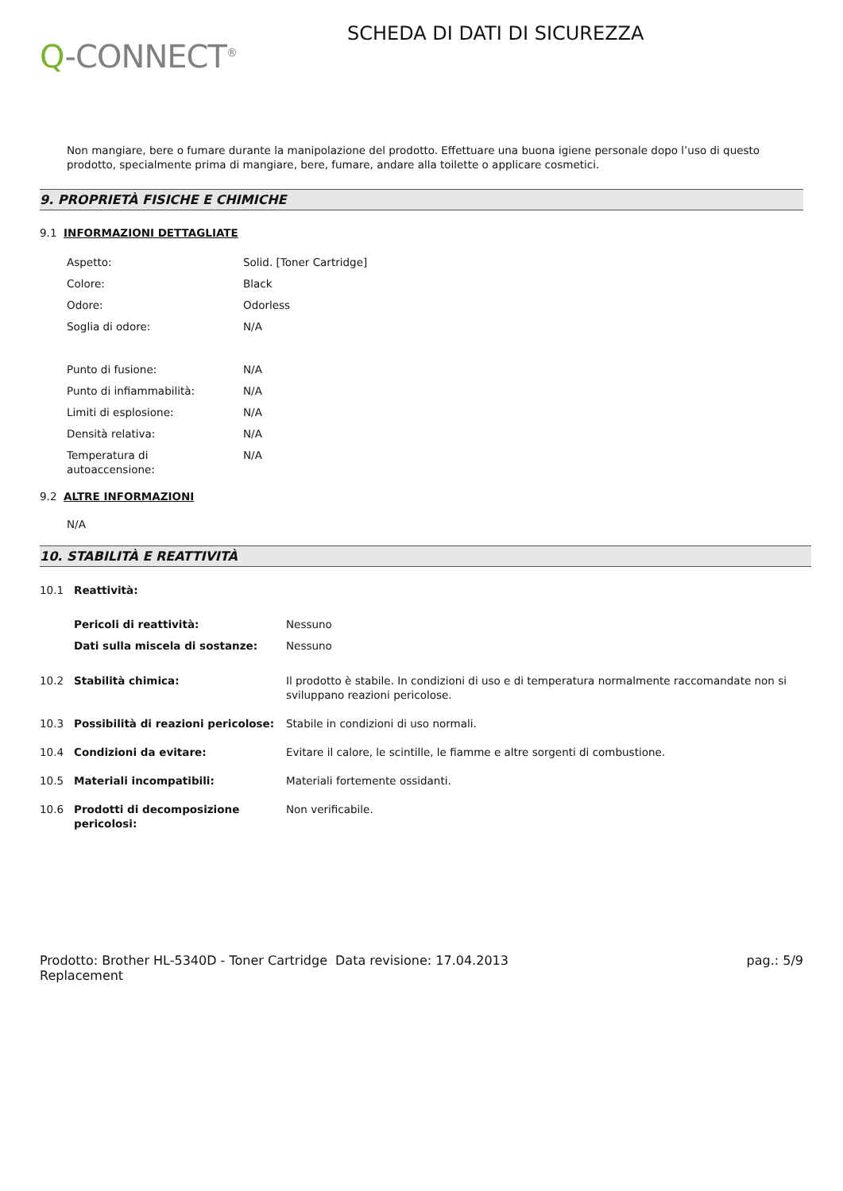Q-CONNECT<sup>®</sup>
SCHEDA DI DATI DI SICUREZZA
Non mangiare, bere o fumare durante la manipolazione del prodotto. Effettuare una buona igiene personale dopo l’uso di questo prodotto, specialmente prima di mangiare, bere, fumare, andare alla toilette o applicare cosmetici.
9. PROPRIETÀ FISICHE E CHIMICHE
9.1 INFORMAZIONI DETTAGLIATE
| Aspetto: | Solid. [Toner Cartridge] |
| Colore: | Black |
| Odore: | Odorless |
| Soglia di odore: | N/A |
| Punto di fusione: | N/A |
| Punto di infiammabilità: | N/A |
| Limiti di esplosione: | N/A |
| Densità relativa: | N/A |
| Temperatura di autoaccensione: | N/A |
9.2 ALTRE INFORMAZIONI
N/A
10. STABILITÀ E REATTIVITÀ
| 10.1 | Reattività: | |
| | Pericoli di reattività: | Nessuno |
| | Dati sulla miscela di sostanze: | Nessuno |
| 10.2 | Stabilità chimica: | Il prodotto è stabile. In condizioni di uso e di temperatura normalmente raccomandate non si sviluppano reazioni pericolose. |
| 10.3 | Possibilità di reazioni pericolose: | Stabile in condizioni di uso normali. |
| 10.4 | Condizioni da evitare: | Evitare il calore, le scintille, le fiamme e altre sorgenti di combustione. |
| 10.5 | Materiali incompatibili: | Materiali fortemente ossidanti. |
| 10.6 | Prodotti di decomposizione pericolosi: | Non verificabile. |
Prodotto: Brother HL-5340D - Toner Cartridge Replacement
Data revisione: 17.04.2013 pag.: 5/9